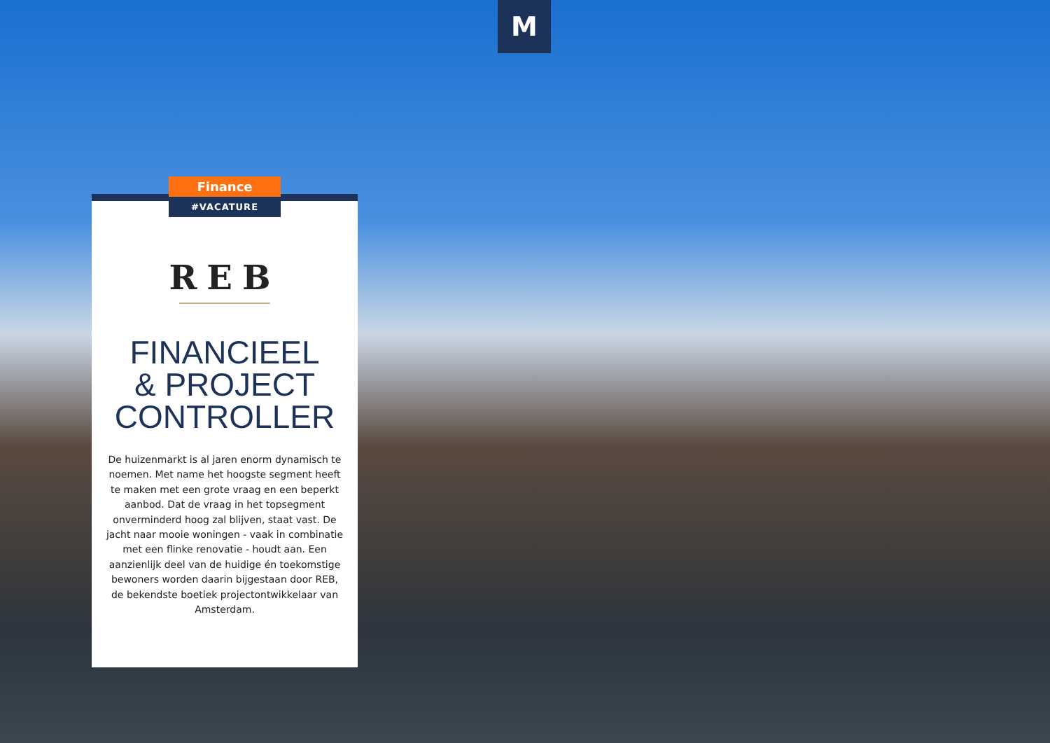M
Finance
#VACATURE
REB
FINANCIEEL
& PROJECT
CONTROLLER
De huizenmarkt is al jaren enorm dynamisch te noemen. Met name het hoogste segment heeft te maken met een grote vraag en een beperkt aanbod. Dat de vraag in het topsegment onverminderd hoog zal blijven, staat vast. De jacht naar mooie woningen - vaak in combinatie met een flinke renovatie - houdt aan. Een aanzienlijk deel van de huidige én toekomstige bewoners worden daarin bijgestaan door REB, de bekendste boetiek projectontwikkelaar van Amsterdam.